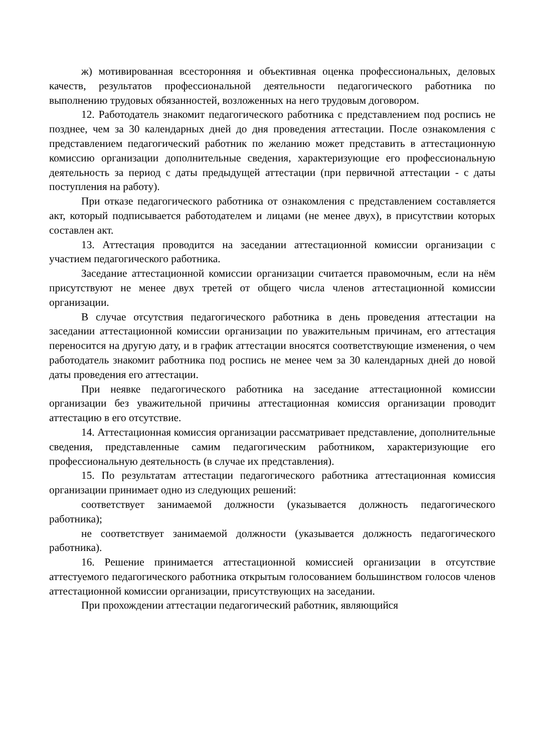ж) мотивированная всесторонняя и объективная оценка профессиональных, деловых качеств, результатов профессиональной деятельности педагогического работника по выполнению трудовых обязанностей, возложенных на него трудовым договором.
12. Работодатель знакомит педагогического работника с представлением под роспись не позднее, чем за 30 календарных дней до дня проведения аттестации. После ознакомления с представлением педагогический работник по желанию может представить в аттестационную комиссию организации дополнительные сведения, характеризующие его профессиональную деятельность за период с даты предыдущей аттестации (при первичной аттестации - с даты поступления на работу).
При отказе педагогического работника от ознакомления с представлением составляется акт, который подписывается работодателем и лицами (не менее двух), в присутствии которых составлен акт.
13. Аттестация проводится на заседании аттестационной комиссии организации с участием педагогического работника.
Заседание аттестационной комиссии организации считается правомочным, если на нём присутствуют не менее двух третей от общего числа членов аттестационной комиссии организации.
В случае отсутствия педагогического работника в день проведения аттестации на заседании аттестационной комиссии организации по уважительным причинам, его аттестация переносится на другую дату, и в график аттестации вносятся соответствующие изменения, о чем работодатель знакомит работника под роспись не менее чем за 30 календарных дней до новой даты проведения его аттестации.
При неявке педагогического работника на заседание аттестационной комиссии организации без уважительной причины аттестационная комиссия организации проводит аттестацию в его отсутствие.
14. Аттестационная комиссия организации рассматривает представление, дополнительные сведения, представленные самим педагогическим работником, характеризующие его профессиональную деятельность (в случае их представления).
15. По результатам аттестации педагогического работника аттестационная комиссия организации принимает одно из следующих решений:
соответствует занимаемой должности (указывается должность педагогического работника);
не соответствует занимаемой должности (указывается должность педагогического работника).
16. Решение принимается аттестационной комиссией организации в отсутствие аттестуемого педагогического работника открытым голосованием большинством голосов членов аттестационной комиссии организации, присутствующих на заседании.
При прохождении аттестации педагогический работник, являющийся